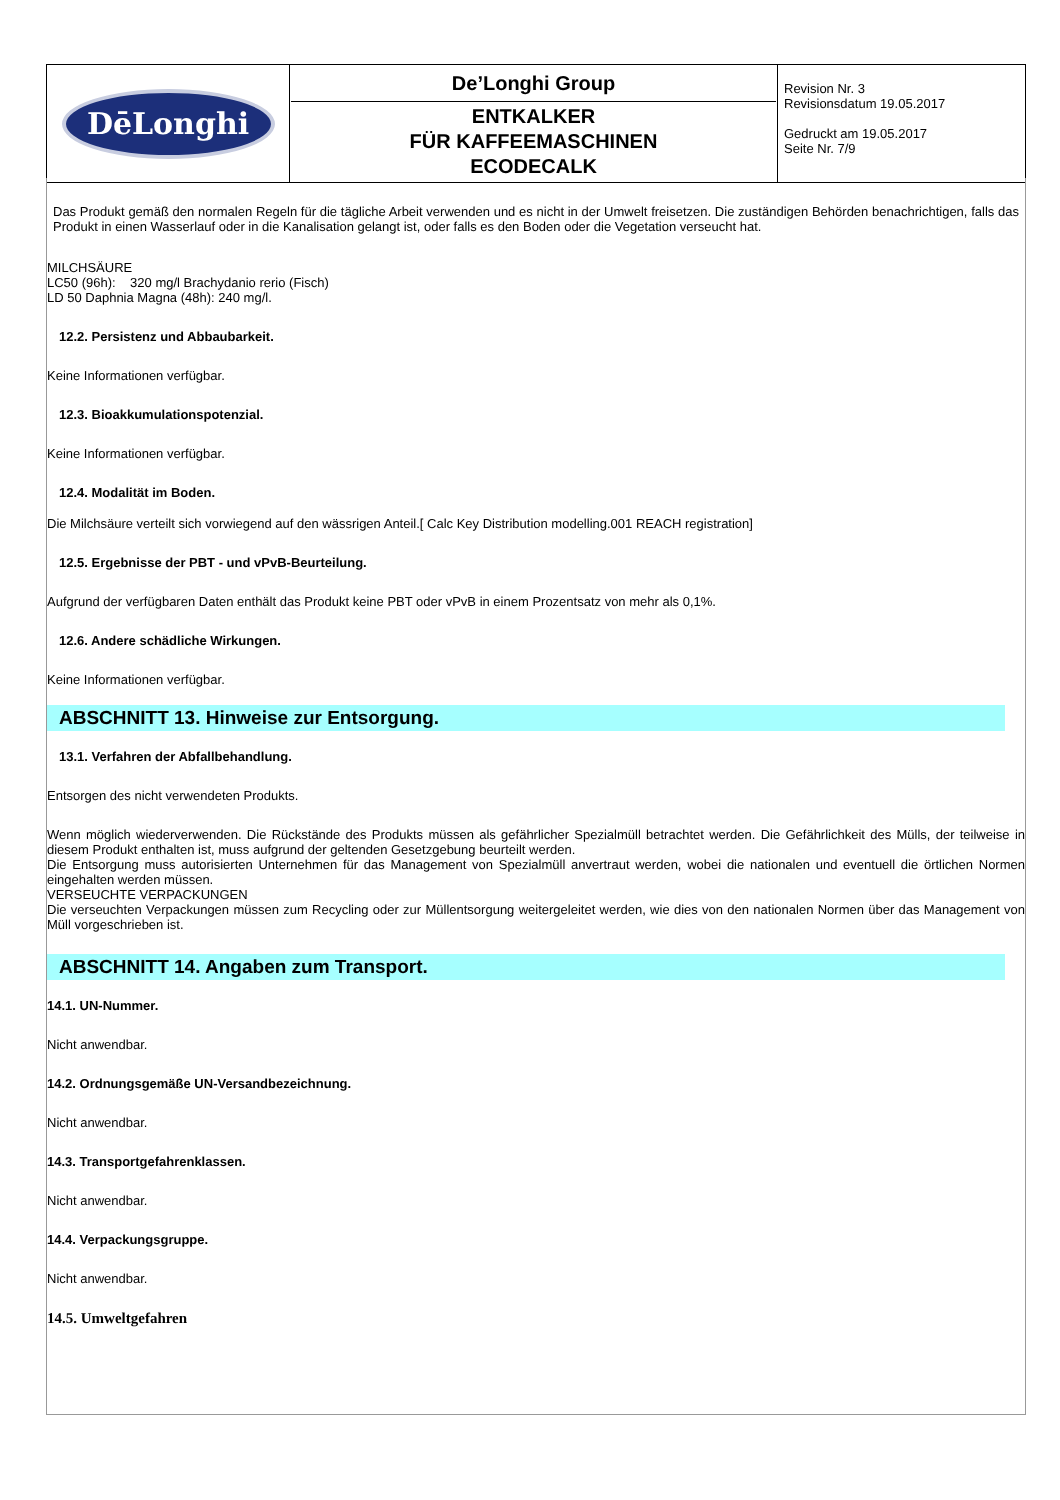| DēLonghi | De’Longhi Group ENTKALKER FÜR KAFFEEMASCHINEN ECODECALK | Revision Nr. 3 Revisionsdatum 19.05.2017 Gedruckt am 19.05.2017 Seite Nr. 7/9 |
Das Produkt gemäß den normalen Regeln für die tägliche Arbeit verwenden und es nicht in der Umwelt freisetzen. Die zuständigen Behörden benachrichtigen, falls das Produkt in einen Wasserlauf oder in die Kanalisation gelangt ist, oder falls es den Boden oder die Vegetation verseucht hat.
MILCHSÄURE
LC50 (96h): 320 mg/l Brachydanio rerio (Fisch)
LD 50 Daphnia Magna (48h): 240 mg/l.
12.2. Persistenz und Abbaubarkeit.
Keine Informationen verfügbar.
12.3. Bioakkumulationspotenzial.
Keine Informationen verfügbar.
12.4. Modalität im Boden.
Die Milchsäure verteilt sich vorwiegend auf den wässrigen Anteil.[ Calc Key Distribution modelling.001 REACH registration]
12.5. Ergebnisse der PBT - und vPvB-Beurteilung.
Aufgrund der verfügbaren Daten enthält das Produkt keine PBT oder vPvB in einem Prozentsatz von mehr als 0,1%.
12.6. Andere schädliche Wirkungen.
Keine Informationen verfügbar.
ABSCHNITT 13. Hinweise zur Entsorgung.
13.1. Verfahren der Abfallbehandlung.
Entsorgen des nicht verwendeten Produkts.
Wenn möglich wiederverwenden. Die Rückstände des Produkts müssen als gefährlicher Spezialmüll betrachtet werden. Die Gefährlichkeit des Mülls, der teilweise in diesem Produkt enthalten ist, muss aufgrund der geltenden Gesetzgebung beurteilt werden.
Die Entsorgung muss autorisierten Unternehmen für das Management von Spezialmüll anvertraut werden, wobei die nationalen und eventuell die örtlichen Normen eingehalten werden müssen.
VERSEUCHTE VERPACKUNGEN
Die verseuchten Verpackungen müssen zum Recycling oder zur Müllentsorgung weitergeleitet werden, wie dies von den nationalen Normen über das Management von Müll vorgeschrieben ist.
ABSCHNITT 14. Angaben zum Transport.
14.1. UN-Nummer.
Nicht anwendbar.
14.2. Ordnungsgemäße UN-Versandbezeichnung.
Nicht anwendbar.
14.3. Transportgefahrenklassen.
Nicht anwendbar.
14.4. Verpackungsgruppe.
Nicht anwendbar.
14.5. Umweltgefahren